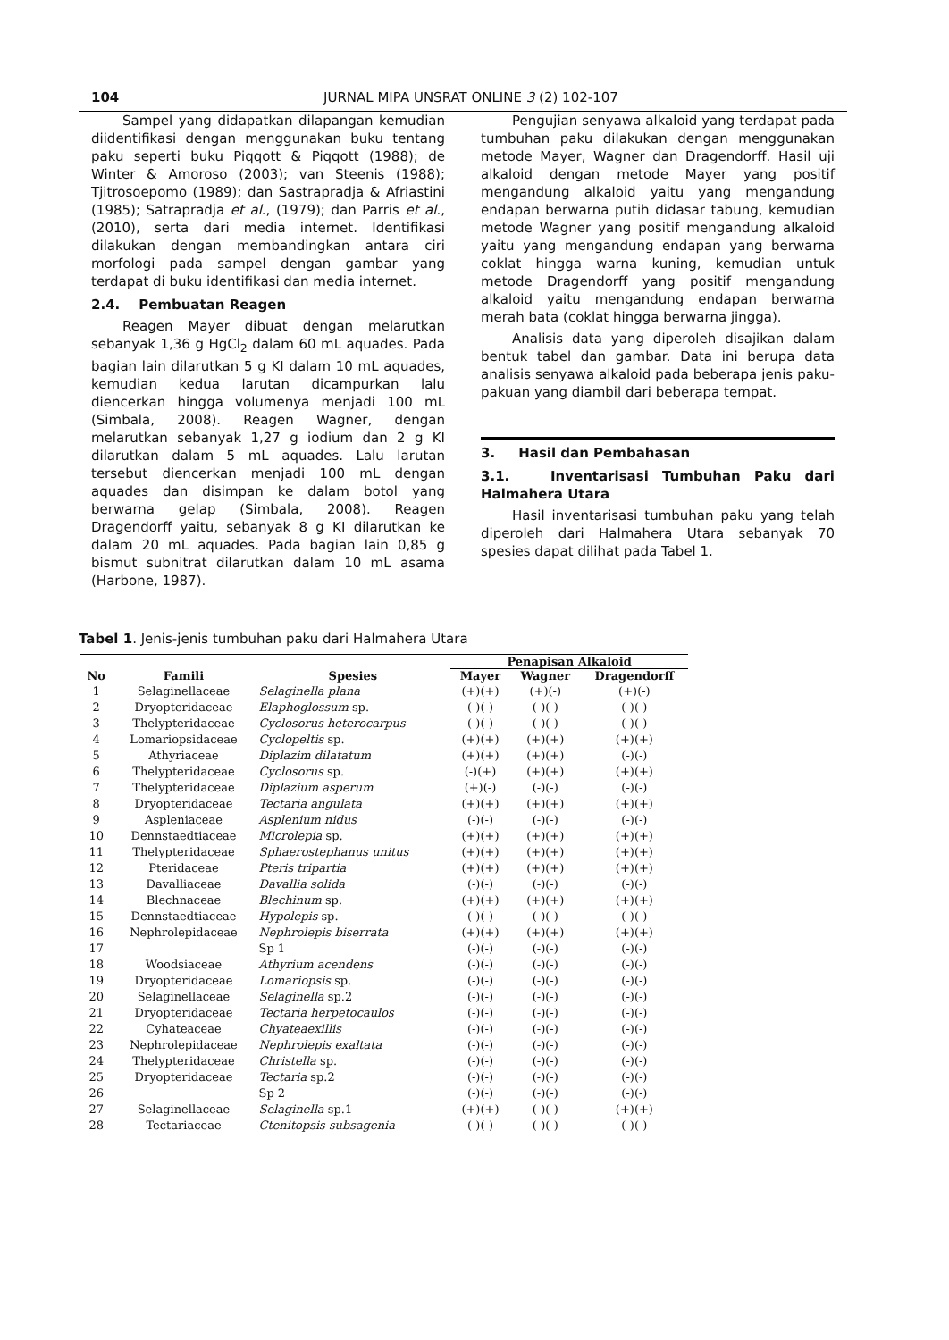104 JURNAL MIPA UNSRAT ONLINE 3 (2) 102-107
Sampel yang didapatkan dilapangan kemudian diidentifikasi dengan menggunakan buku tentang paku seperti buku Piqqott & Piqqott (1988); de Winter & Amoroso (2003); van Steenis (1988); Tjitrosoepomo (1989); dan Sastrapradja & Afriastini (1985); Satrapradja et al., (1979); dan Parris et al., (2010), serta dari media internet. Identifikasi dilakukan dengan membandingkan antara ciri morfologi pada sampel dengan gambar yang terdapat di buku identifikasi dan media internet.
2.4. Pembuatan Reagen
Reagen Mayer dibuat dengan melarutkan sebanyak 1,36 g HgCl<sub>2</sub> dalam 60 mL aquades. Pada bagian lain dilarutkan 5 g KI dalam 10 mL aquades, kemudian kedua larutan dicampurkan lalu diencerkan hingga volumenya menjadi 100 mL (Simbala, 2008). Reagen Wagner, dengan melarutkan sebanyak 1,27 g iodium dan 2 g KI dilarutkan dalam 5 mL aquades. Lalu larutan tersebut diencerkan menjadi 100 mL dengan aquades dan disimpan ke dalam botol yang berwarna gelap (Simbala, 2008). Reagen Dragendorff yaitu, sebanyak 8 g KI dilarutkan ke dalam 20 mL aquades. Pada bagian lain 0,85 g bismut subnitrat dilarutkan dalam 10 mL asama (Harbone, 1987).
Pengujian senyawa alkaloid yang terdapat pada tumbuhan paku dilakukan dengan menggunakan metode Mayer, Wagner dan Dragendorff. Hasil uji alkaloid dengan metode Mayer yang positif mengandung alkaloid yaitu yang mengandung endapan berwarna putih didasar tabung, kemudian metode Wagner yang positif mengandung alkaloid yaitu yang mengandung endapan yang berwarna coklat hingga warna kuning, kemudian untuk metode Dragendorff yang positif mengandung alkaloid yaitu mengandung endapan berwarna merah bata (coklat hingga berwarna jingga).
Analisis data yang diperoleh disajikan dalam bentuk tabel dan gambar. Data ini berupa data analisis senyawa alkaloid pada beberapa jenis paku-pakuan yang diambil dari beberapa tempat.
3. Hasil dan Pembahasan
3.1. Inventarisasi Tumbuhan Paku dari Halmahera Utara
Hasil inventarisasi tumbuhan paku yang telah diperoleh dari Halmahera Utara sebanyak 70 spesies dapat dilihat pada Tabel 1.
Tabel 1. Jenis-jenis tumbuhan paku dari Halmahera Utara
| | | | Penapisan Alkaloid | | |
| --- | --- | --- | --- | --- | --- |
| No | Famili | Spesies | Mayer | Wagner | Dragendorff |
| 1 | Selaginellaceae | Selaginella plana | (+)(+) | (+)(-) | (+)(-) |
| 2 | Dryopteridaceae | Elaphoglossum sp. | (-)(-) | (-)(-) | (-)(-) |
| 3 | Thelypteridaceae | Cyclosorus heterocarpus | (-)(-) | (-)(-) | (-)(-) |
| 4 | Lomariopsidaceae | Cyclopeltis sp. | (+)(+) | (+)(+) | (+)(+) |
| 5 | Athyriaceae | Diplazim dilatatum | (+)(+) | (+)(+) | (-)(-) |
| 6 | Thelypteridaceae | Cyclosorus sp. | (-)(+) | (+)(+) | (+)(+) |
| 7 | Thelypteridaceae | Diplazium asperum | (+)(-) | (-)(-) | (-)(-) |
| 8 | Dryopteridaceae | Tectaria angulata | (+)(+) | (+)(+) | (+)(+) |
| 9 | Aspleniaceae | Asplenium nidus | (-)(-) | (-)(-) | (-)(-) |
| 10 | Dennstaedtiaceae | Microlepia sp. | (+)(+) | (+)(+) | (+)(+) |
| 11 | Thelypteridaceae | Sphaerostephanus unitus | (+)(+) | (+)(+) | (+)(+) |
| 12 | Pteridaceae | Pteris tripartia | (+)(+) | (+)(+) | (+)(+) |
| 13 | Davalliaceae | Davallia solida | (-)(-) | (-)(-) | (-)(-) |
| 14 | Blechnaceae | Blechinum sp. | (+)(+) | (+)(+) | (+)(+) |
| 15 | Dennstaedtiaceae | Hypolepis sp. | (-)(-) | (-)(-) | (-)(-) |
| 16 | Nephrolepidaceae | Nephrolepis biserrata | (+)(+) | (+)(+) | (+)(+) |
| 17 | | Sp 1 | (-)(-) | (-)(-) | (-)(-) |
| 18 | Woodsiaceae | Athyrium acendens | (-)(-) | (-)(-) | (-)(-) |
| 19 | Dryopteridaceae | Lomariopsis sp. | (-)(-) | (-)(-) | (-)(-) |
| 20 | Selaginellaceae | Selaginella sp.2 | (-)(-) | (-)(-) | (-)(-) |
| 21 | Dryopteridaceae | Tectaria herpetocaulos | (-)(-) | (-)(-) | (-)(-) |
| 22 | Cyhateaceae | Chyateaexillis | (-)(-) | (-)(-) | (-)(-) |
| 23 | Nephrolepidaceae | Nephrolepis exaltata | (-)(-) | (-)(-) | (-)(-) |
| 24 | Thelypteridaceae | Christella sp. | (-)(-) | (-)(-) | (-)(-) |
| 25 | Dryopteridaceae | Tectaria sp.2 | (-)(-) | (-)(-) | (-)(-) |
| 26 | | Sp 2 | (-)(-) | (-)(-) | (-)(-) |
| 27 | Selaginellaceae | Selaginella sp.1 | (+)(+) | (-)(-) | (+)(+) |
| 28 | Tectariaceae | Ctenitopsis subsagenia | (-)(-) | (-)(-) | (-)(-) |